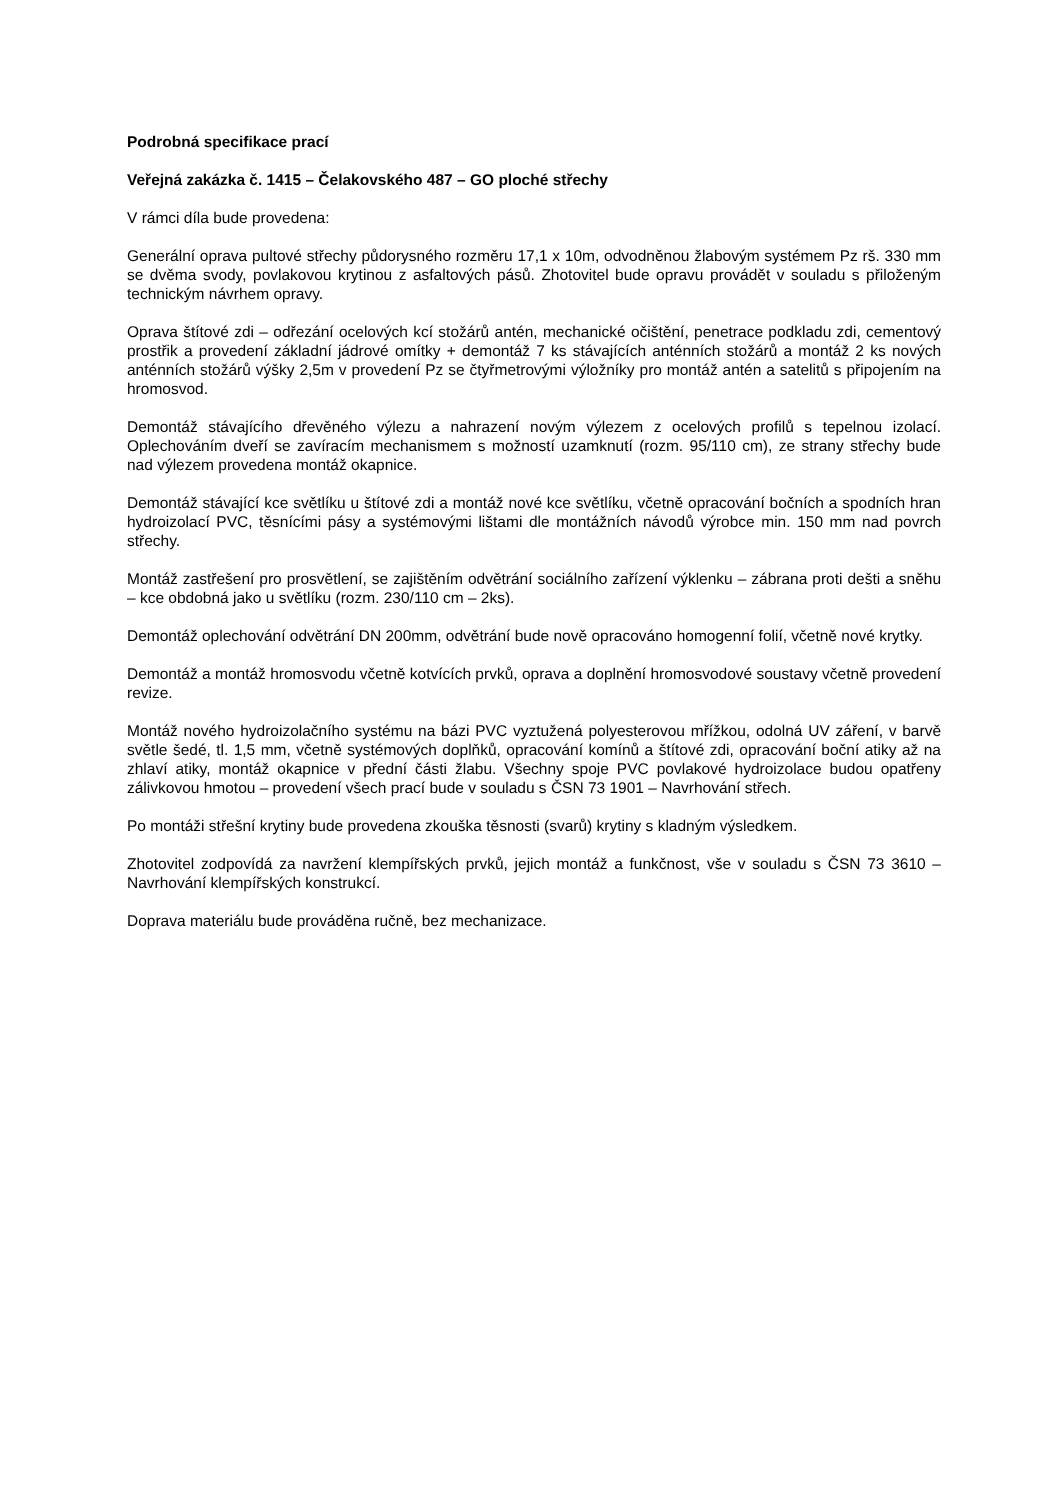Podrobná specifikace prací
Veřejná zakázka č. 1415 – Čelakovského 487 – GO ploché střechy
V rámci díla bude provedena:
Generální oprava pultové střechy půdorysného rozměru 17,1 x 10m, odvodněnou žlabovým systémem Pz rš. 330 mm se dvěma svody, povlakovou krytinou z asfaltových pásů. Zhotovitel bude opravu provádět v souladu s přiloženým technickým návrhem opravy.
Oprava štítové zdi – odřezání ocelových kcí stožárů antén, mechanické očištění, penetrace podkladu zdi, cementový prostřik a provedení základní jádrové omítky + demontáž 7 ks stávajících anténních stožárů a montáž 2 ks nových anténních stožárů výšky 2,5m v provedení Pz se čtyřmetrovými výložníky pro montáž antén a satelitů s připojením na hromosvod.
Demontáž stávajícího dřevěného výlezu a nahrazení novým výlezem z ocelových profilů s tepelnou izolací. Oplechováním dveří se zavíracím mechanismem s možností uzamknutí (rozm. 95/110 cm), ze strany střechy bude nad výlezem provedena montáž okapnice.
Demontáž stávající kce světlíku u štítové zdi a montáž nové kce světlíku, včetně opracování bočních a spodních hran hydroizolací PVC, těsnícími pásy a systémovými lištami dle montážních návodů výrobce min. 150 mm nad povrch střechy.
Montáž zastřešení pro prosvětlení, se zajištěním odvětrání sociálního zařízení výklenku – zábrana proti dešti a sněhu – kce obdobná jako u světlíku (rozm. 230/110 cm – 2ks).
Demontáž oplechování odvětrání DN 200mm, odvětrání bude nově opracováno homogenní folií, včetně nové krytky.
Demontáž a montáž hromosvodu včetně kotvících prvků, oprava a doplnění hromosvodové soustavy včetně provedení revize.
Montáž nového hydroizolačního systému na bázi PVC vyztužená polyesterovou mřížkou, odolná UV záření, v barvě světle šedé, tl. 1,5 mm, včetně systémových doplňků, opracování komínů a štítové zdi, opracování boční atiky až na zhlaví atiky, montáž okapnice v přední části žlabu. Všechny spoje PVC povlakové hydroizolace budou opatřeny zálivkovou hmotou – provedení všech prací bude v souladu s ČSN 73 1901 – Navrhování střech.
Po montáži střešní krytiny bude provedena zkouška těsnosti (svarů) krytiny s kladným výsledkem.
Zhotovitel zodpovídá za navržení klempířských prvků, jejich montáž a funkčnost, vše v souladu s ČSN 73 3610 – Navrhování klempířských konstrukcí.
Doprava materiálu bude prováděna ručně, bez mechanizace.